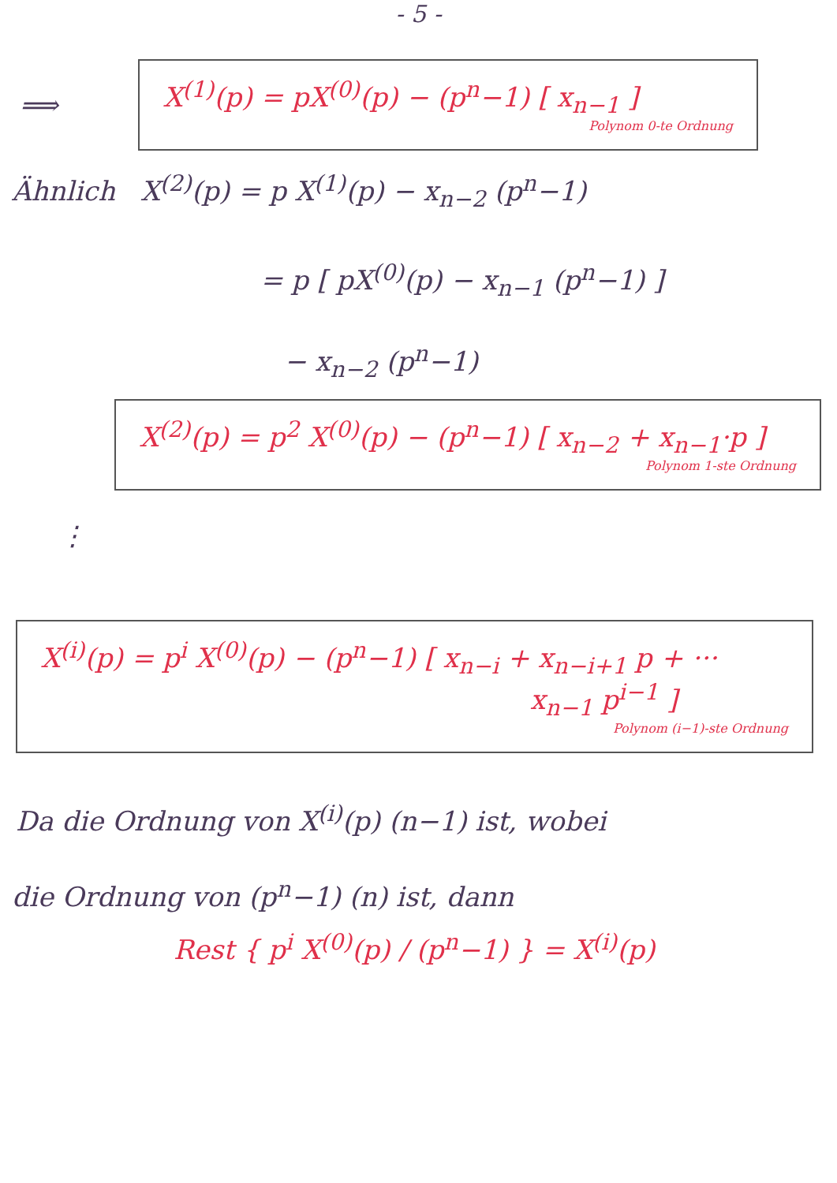- 5 -
⟹
X<sup>(1)</sup>(p) = pX<sup>(0)</sup>(p) − (p<sup>n</sup>−1) [ x<sub>n−1</sub> ]
Polynom 0-te Ordnung
Ähnlich X<sup>(2)</sup>(p) = p X<sup>(1)</sup>(p) − x<sub>n−2</sub> (p<sup>n</sup>−1)
= p [ pX<sup>(0)</sup>(p) − x<sub>n−1</sub> (p<sup>n</sup>−1) ]
− x<sub>n−2</sub> (p<sup>n</sup>−1)
X<sup>(2)</sup>(p) = p<sup>2</sup> X<sup>(0)</sup>(p) − (p<sup>n</sup>−1) [ x<sub>n−2</sub> + x<sub>n−1</sub>·p ]
Polynom 1-ste Ordnung
⋮
X<sup>(i)</sup>(p) = p<sup>i</sup> X<sup>(0)</sup>(p) − (p<sup>n</sup>−1) [ x<sub>n−i</sub> + x<sub>n−i+1</sub> p + ···
x<sub>n−1</sub> p<sup>i−1</sup> ]
Polynom (i−1)-ste Ordnung
Da die Ordnung von X<sup>(i)</sup>(p) (n−1) ist, wobei
die Ordnung von (p<sup>n</sup>−1) (n) ist, dann
Rest { p<sup>i</sup> X<sup>(0)</sup>(p) / (p<sup>n</sup>−1) } = X<sup>(i)</sup>(p)